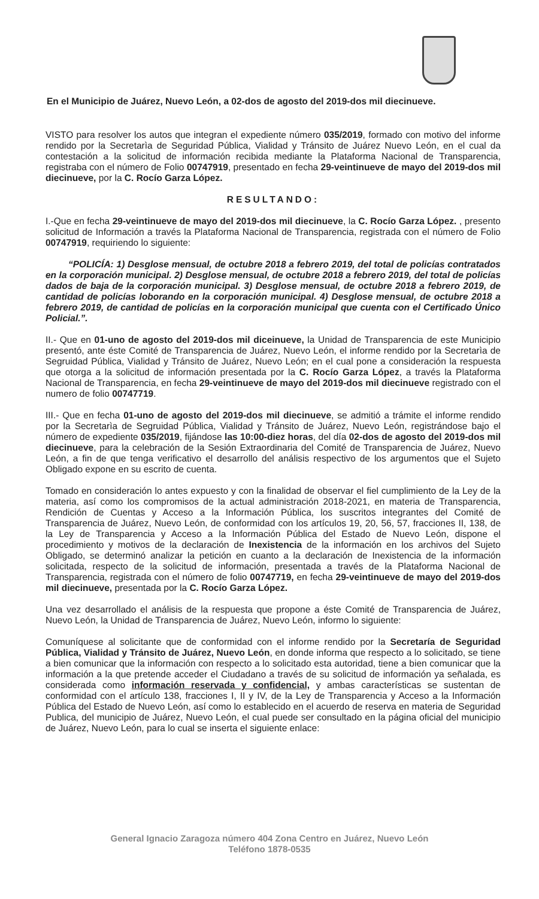En el Municipio de Juárez, Nuevo León, a 02-dos de agosto del 2019-dos mil diecinueve.
VISTO para resolver los autos que integran el expediente número 035/2019, formado con motivo del informe rendido por la Secretarìa de Seguridad Pública, Vialidad y Tránsito de Juárez Nuevo León, en el cual da contestación a la solicitud de información recibida mediante la Plataforma Nacional de Transparencia, registraba con el número de Folio 00747919, presentado en fecha 29-veintinueve de mayo del 2019-dos mil diecinueve, por la C. Rocío Garza López.
RESULTANDO:
I.-Que en fecha 29-veintinueve de mayo del 2019-dos mil diecinueve, la C. Rocío Garza López. , presento solicitud de Información a través la Plataforma Nacional de Transparencia, registrada con el número de Folio 00747919, requiriendo lo siguiente:
“POLICÍA: 1) Desglose mensual, de octubre 2018 a febrero 2019, del total de policías contratados en la corporación municipal. 2) Desglose mensual, de octubre 2018 a febrero 2019, del total de policías dados de baja de la corporación municipal. 3) Desglose mensual, de octubre 2018 a febrero 2019, de cantidad de policías loborando en la corporación municipal. 4) Desglose mensual, de octubre 2018 a febrero 2019, de cantidad de policías en la corporación municipal que cuenta con el Certificado Único Policial.”.
II.- Que en 01-uno de agosto del 2019-dos mil diceinueve, la Unidad de Transparencia de este Municipio presentó, ante éste Comité de Transparencia de Juárez, Nuevo León, el informe rendido por la Secretarìa de Segruidad Pública, Vialidad y Tránsito de Juárez, Nuevo León; en el cual pone a consideración la respuesta que otorga a la solicitud de información presentada por la C. Rocío Garza López, a través la Plataforma Nacional de Transparencia, en fecha 29-veintinueve de mayo del 2019-dos mil diecinueve registrado con el numero de folio 00747719.
III.- Que en fecha 01-uno de agosto del 2019-dos mil diecinueve, se admitió a trámite el informe rendido por la Secretarìa de Segruidad Pública, Vialidad y Tránsito de Juárez, Nuevo León, registrándose bajo el número de expediente 035/2019, fijándose las 10:00-diez horas, del día 02-dos de agosto del 2019-dos mil diecinueve, para la celebración de la Sesión Extraordinaria del Comité de Transparencia de Juárez, Nuevo León, a fin de que tenga verificativo el desarrollo del análisis respectivo de los argumentos que el Sujeto Obligado expone en su escrito de cuenta.
Tomado en consideración lo antes expuesto y con la finalidad de observar el fiel cumplimiento de la Ley de la materia, así como los compromisos de la actual administración 2018-2021, en materia de Transparencia, Rendición de Cuentas y Acceso a la Información Pública, los suscritos integrantes del Comité de Transparencia de Juárez, Nuevo León, de conformidad con los artículos 19, 20, 56, 57, fracciones II, 138, de la Ley de Transparencia y Acceso a la Información Pública del Estado de Nuevo León, dispone el procedimiento y motivos de la declaración de Inexistencia de la información en los archivos del Sujeto Obligado, se determinó analizar la petición en cuanto a la declaración de Inexistencia de la información solicitada, respecto de la solicitud de información, presentada a través de la Plataforma Nacional de Transparencia, registrada con el número de folio 00747719, en fecha 29-veintinueve de mayo del 2019-dos mil diecinueve, presentada por la C. Rocío Garza López.
Una vez desarrollado el análisis de la respuesta que propone a éste Comité de Transparencia de Juárez, Nuevo León, la Unidad de Transparencia de Juárez, Nuevo León, informo lo siguiente:
Comuníquese al solicitante que de conformidad con el informe rendido por la Secretaría de Seguridad Pública, Vialidad y Tránsito de Juárez, Nuevo León, en donde informa que respecto a lo solicitado, se tiene a bien comunicar que la información con respecto a lo solicitado esta autoridad, tiene a bien comunicar que la información a la que pretende acceder el Ciudadano a través de su solicitud de información ya señalada, es considerada como información reservada y confidencial, y ambas características se sustentan de conformidad con el artículo 138, fracciones I, II y IV, de la Ley de Transparencia y Acceso a la Información Pública del Estado de Nuevo León, así como lo establecido en el acuerdo de reserva en materia de Seguridad Publica, del municipio de Juárez, Nuevo León, el cual puede ser consultado en la página oficial del municipio de Juárez, Nuevo León, para lo cual se inserta el siguiente enlace:
General Ignacio Zaragoza número 404 Zona Centro en Juárez, Nuevo León
Teléfono 1878-0535